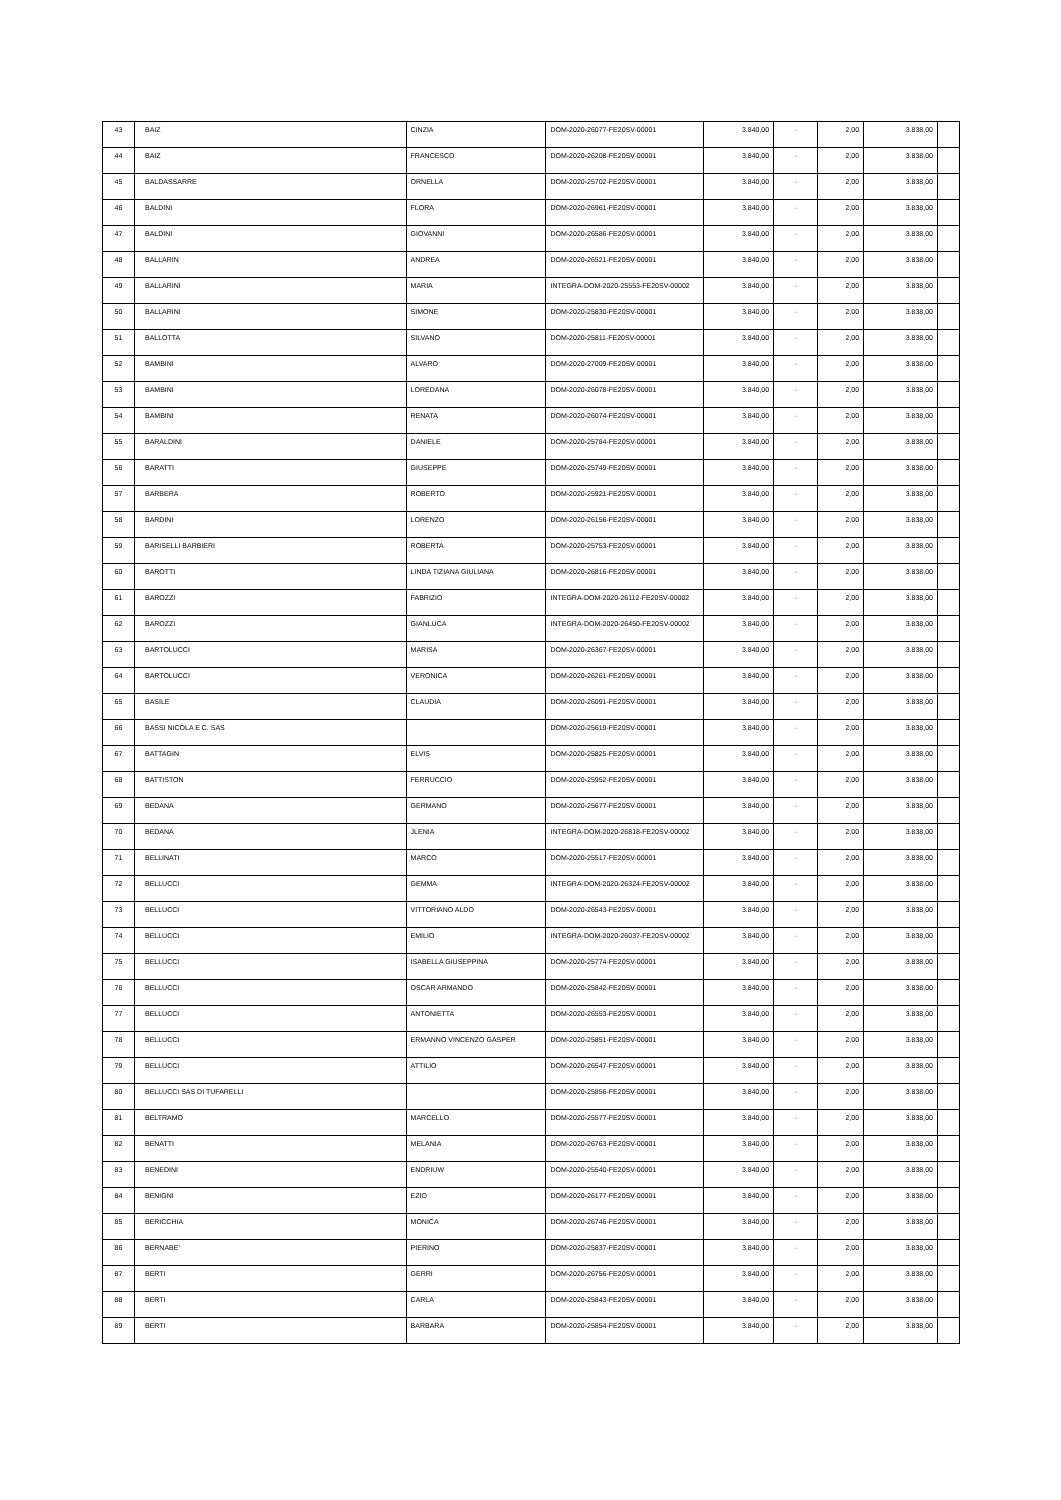| 43 | BAIZ | CINZIA | DOM-2020-26077-FE20SV-00001 | 3.840,00 | - | 2,00 | 3.838,00 | |
| 44 | BAIZ | FRANCESCO | DOM-2020-26208-FE20SV-00001 | 3.840,00 | - | 2,00 | 3.838,00 | |
| 45 | BALDASSARRE | ORNELLA | DOM-2020-25702-FE20SV-00001 | 3.840,00 | - | 2,00 | 3.838,00 | |
| 46 | BALDINI | FLORA | DOM-2020-26961-FE20SV-00001 | 3.840,00 | - | 2,00 | 3.838,00 | |
| 47 | BALDINI | GIOVANNI | DOM-2020-26586-FE20SV-00001 | 3.840,00 | - | 2,00 | 3.838,00 | |
| 48 | BALLARIN | ANDREA | DOM-2020-26521-FE20SV-00001 | 3.840,00 | - | 2,00 | 3.838,00 | |
| 49 | BALLARINI | MARIA | INTEGRA-DOM-2020-25553-FE20SV-00002 | 3.840,00 | - | 2,00 | 3.838,00 | |
| 50 | BALLARINI | SIMONE | DOM-2020-25830-FE20SV-00001 | 3.840,00 | - | 2,00 | 3.838,00 | |
| 51 | BALLOTTA | SILVANO | DOM-2020-25811-FE20SV-00001 | 3.840,00 | - | 2,00 | 3.838,00 | |
| 52 | BAMBINI | ALVARO | DOM-2020-27009-FE20SV-00001 | 3.840,00 | - | 2,00 | 3.838,00 | |
| 53 | BAMBINI | LOREDANA | DOM-2020-26078-FE20SV-00001 | 3.840,00 | - | 2,00 | 3.838,00 | |
| 54 | BAMBINI | RENATA | DOM-2020-26074-FE20SV-00001 | 3.840,00 | - | 2,00 | 3.838,00 | |
| 55 | BARALDINI | DANIELE | DOM-2020-25784-FE20SV-00001 | 3.840,00 | - | 2,00 | 3.838,00 | |
| 56 | BARATTI | GIUSEPPE | DOM-2020-25749-FE20SV-00001 | 3.840,00 | - | 2,00 | 3.838,00 | |
| 57 | BARBERA | ROBERTO | DOM-2020-25921-FE20SV-00001 | 3.840,00 | - | 2,00 | 3.838,00 | |
| 58 | BARDINI | LORENZO | DOM-2020-26156-FE20SV-00001 | 3.840,00 | - | 2,00 | 3.838,00 | |
| 59 | BARISELLI BARBIERI | ROBERTA | DOM-2020-25753-FE20SV-00001 | 3.840,00 | - | 2,00 | 3.838,00 | |
| 60 | BAROTTI | LINDA TIZIANA GIULIANA | DOM-2020-26816-FE20SV-00001 | 3.840,00 | - | 2,00 | 3.838,00 | |
| 61 | BAROZZI | FABRIZIO | INTEGRA-DOM-2020-26112-FE20SV-00002 | 3.840,00 | - | 2,00 | 3.838,00 | |
| 62 | BAROZZI | GIANLUCA | INTEGRA-DOM-2020-26450-FE20SV-00002 | 3.840,00 | - | 2,00 | 3.838,00 | |
| 63 | BARTOLUCCI | MARISA | DOM-2020-26367-FE20SV-00001 | 3.840,00 | - | 2,00 | 3.838,00 | |
| 64 | BARTOLUCCI | VERONICA | DOM-2020-26261-FE20SV-00001 | 3.840,00 | - | 2,00 | 3.838,00 | |
| 65 | BASILE | CLAUDIA | DOM-2020-26091-FE20SV-00001 | 3.840,00 | - | 2,00 | 3.838,00 | |
| 66 | BASSI NICOLA E C. SAS | | DOM-2020-25619-FE20SV-00001 | 3.840,00 | - | 2,00 | 3.838,00 | |
| 67 | BATTAGIN | ELVIS | DOM-2020-25825-FE20SV-00001 | 3.840,00 | - | 2,00 | 3.838,00 | |
| 68 | BATTISTON | FERRUCCIO | DOM-2020-25952-FE20SV-00001 | 3.840,00 | - | 2,00 | 3.838,00 | |
| 69 | BEDANA | GERMANO | DOM-2020-25677-FE20SV-00001 | 3.840,00 | - | 2,00 | 3.838,00 | |
| 70 | BEDANA | JLENIA | INTEGRA-DOM-2020-26818-FE20SV-00002 | 3.840,00 | - | 2,00 | 3.838,00 | |
| 71 | BELLINATI | MARCO | DOM-2020-25517-FE20SV-00001 | 3.840,00 | - | 2,00 | 3.838,00 | |
| 72 | BELLUCCI | GEMMA | INTEGRA-DOM-2020-26324-FE20SV-00002 | 3.840,00 | - | 2,00 | 3.838,00 | |
| 73 | BELLUCCI | VITTORIANO ALDO | DOM-2020-26543-FE20SV-00001 | 3.840,00 | - | 2,00 | 3.838,00 | |
| 74 | BELLUCCI | EMILIO | INTEGRA-DOM-2020-26037-FE20SV-00002 | 3.840,00 | - | 2,00 | 3.838,00 | |
| 75 | BELLUCCI | ISABELLA GIUSEPPINA | DOM-2020-25774-FE20SV-00001 | 3.840,00 | - | 2,00 | 3.838,00 | |
| 76 | BELLUCCI | OSCAR ARMANDO | DOM-2020-25842-FE20SV-00001 | 3.840,00 | - | 2,00 | 3.838,00 | |
| 77 | BELLUCCI | ANTONIETTA | DOM-2020-26553-FE20SV-00001 | 3.840,00 | - | 2,00 | 3.838,00 | |
| 78 | BELLUCCI | ERMANNO VINCENZO GASPER | DOM-2020-25851-FE20SV-00001 | 3.840,00 | - | 2,00 | 3.838,00 | |
| 79 | BELLUCCI | ATTILIO | DOM-2020-26547-FE20SV-00001 | 3.840,00 | - | 2,00 | 3.838,00 | |
| 80 | BELLUCCI SAS DI TUFARELLI | | DOM-2020-25856-FE20SV-00001 | 3.840,00 | - | 2,00 | 3.838,00 | |
| 81 | BELTRAMO | MARCELLO | DOM-2020-25577-FE20SV-00001 | 3.840,00 | - | 2,00 | 3.838,00 | |
| 82 | BENATTI | MELANIA | DOM-2020-26763-FE20SV-00001 | 3.840,00 | - | 2,00 | 3.838,00 | |
| 83 | BENEDINI | ENDRIUW | DOM-2020-25540-FE20SV-00001 | 3.840,00 | - | 2,00 | 3.838,00 | |
| 84 | BENIGNI | EZIO | DOM-2020-26177-FE20SV-00001 | 3.840,00 | - | 2,00 | 3.838,00 | |
| 85 | BERICCHIA | MONICA | DOM-2020-26746-FE20SV-00001 | 3.840,00 | - | 2,00 | 3.838,00 | |
| 86 | BERNABE' | PIERINO | DOM-2020-25837-FE20SV-00001 | 3.840,00 | - | 2,00 | 3.838,00 | |
| 87 | BERTI | GERRI | DOM-2020-26756-FE20SV-00001 | 3.840,00 | - | 2,00 | 3.838,00 | |
| 88 | BERTI | CARLA | DOM-2020-25843-FE20SV-00001 | 3.840,00 | - | 2,00 | 3.838,00 | |
| 89 | BERTI | BARBARA | DOM-2020-25854-FE20SV-00001 | 3.840,00 | - | 2,00 | 3.838,00 | |